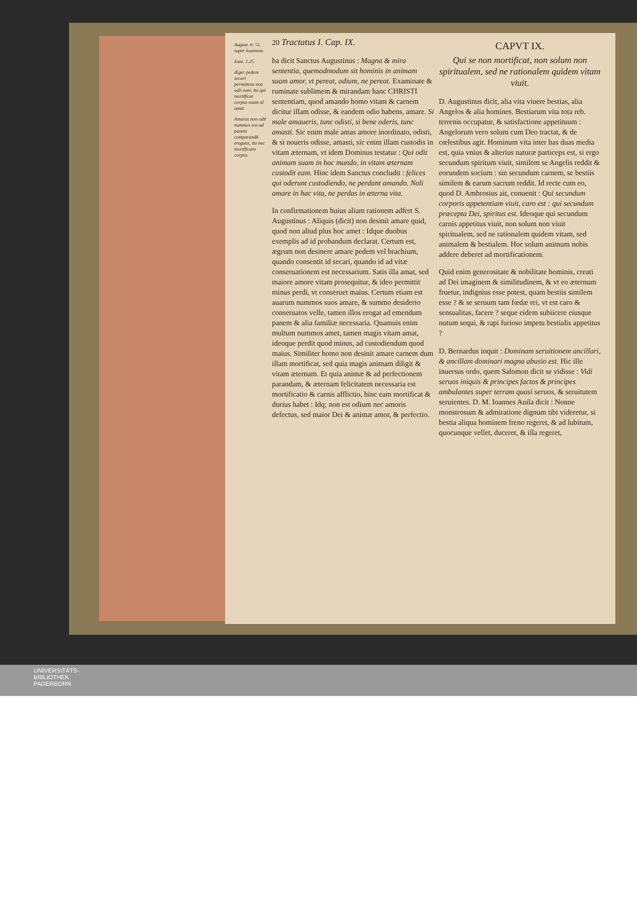August. tr. 51. super Ioannem.
Ioan. 1.25.
Æger pedem secari permittens non odit eum, ita qui mortificat corpus suum id amat.
Amarus non odit nummos eos ad panem comparandũ erogans, ita nec mortificans corpus.
20 Tractatus I. Cap. IX.
ba dicit Sanctus Augustinus : Magna & mira sententia, quemadmodum sit hominis in animam suam amor, vt pereat, odium, ne pereat. Examinate & ruminate sublimem & mirandam hanc CHRISTI sententiam, quod amando homo vitam & carnem dicitur illam odisse, & eandem odio habens, amare. Si male amaueris, tunc odisti, si bene oderis, tunc amasti. Sic enim male amas amore inordinato, odisti, & si noueris odisse, amasti, sic enim illam custodis in vitam æternam, vt idem Dominus testatur : Qui odit animam suam in hoc mundo, in vitam æternam custodit eam. Hinc idem Sanctus concludit : felices qui oderunt custodiendo, ne perdant amando. Noli amare in hac vita, ne perdas in æterna vita.
In confirmationem huius aliam rationem adfert S. Augustinus : Aliquis (dicit) non desinit amare quid, quod non aliud plus hoc amet : Idque duobus exemplis ad id probandum declarat. Certum est, ægrum non desinere amare pedem vel brachium, quando consentit id secari, quando id ad vitæ conseruationem est necessarium. Satis illa amat, sed maiore amore vitam prosequitur, & ideo permittit minus perdi, vt conseruet maius. Certum etiam est auarum nummos suos amare, & summo desiderio conseruatos velle, tamen illos erogat ad emendum panem & alia familiæ necessaria. Quamuis enim multum nummos amet, tamen magis vitam amat, ideoque perdit quod minus, ad custodiendum quod maius. Similiter homo non desinit amare carnem dum illam mortificat, sed quia magis animam diligit & vitam æternam. Et quia animæ & ad perfectionem parandam, & æternam felicitatem necessaria est mortificatio & carnis afflictio, hinc eam mortificat & durius habet : Idq; non est odium nec amoris defectus, sed maior Dei & animæ amor, & perfectio.
CAPVT IX.
Qui se non mortificat, non solum non spiritualem, sed ne rationalem quidem vitam viuit.
D. Augustinus dicit, alia vita viuere bestias, alia Angelos & alia homines. Bestiarum vita tota reb. terrenis occupatur, & satisfactione appetituum : Angelorum vero solum cum Deo tractat, & de cœlestibus agit. Hominum vita inter has duas media est, quia vnius & alterius naturæ particeps est, si ergo secundum spiritum viuit, similem se Angelis reddit & eorundem socium : sin secundum carnem, se bestiis similem & earum sacrum reddit. Id recte cum eo, quod D. Ambrosius ait, conuenit : Qui secundum corporis appetentiam viuit, caro est : qui secundum præcepta Dei, spiritus est. Ideoque qui secundum carnis appetitus viuit, non solum non viuit spiritualem, sed ne rationalem quidem vitam, sed animalem & bestialem. Hoc solum animum nobis addere deberet ad mortificationem.
Quid enim generositate & nobilitate hominis, creati ad Dei imaginem & similitudinem, & vt eo æternum fruetur, indignius esse potest, quam bestiis similem esse ? & se seruum tam fœdæ rei, vt est caro & sensualitas, facere ? seque eidem subiicere eiusque nutum sequi, & rapi furioso impetu bestialis appetitus ?
D. Bernardus inquit : Dominam seruitionem ancillari, & ancillam dominari magna abusio est. Hic ille inuersus ordo, quem Salomon dicit se vidisse : Vidi seruos iniquis & principes factos & principes ambulantes super terram quasi seruos, & seruitutem seruientes. D. M. Ioannes Auila dicit : Nonne monstrosum & admiratione dignum tibi videretur, si bestia aliqua hominem freno regeret, & ad lubitum, quocunque vellet, duceret, & illa regeret,
UNIVERSITÄTS-
BIBLIOTHEK
PADERBORN